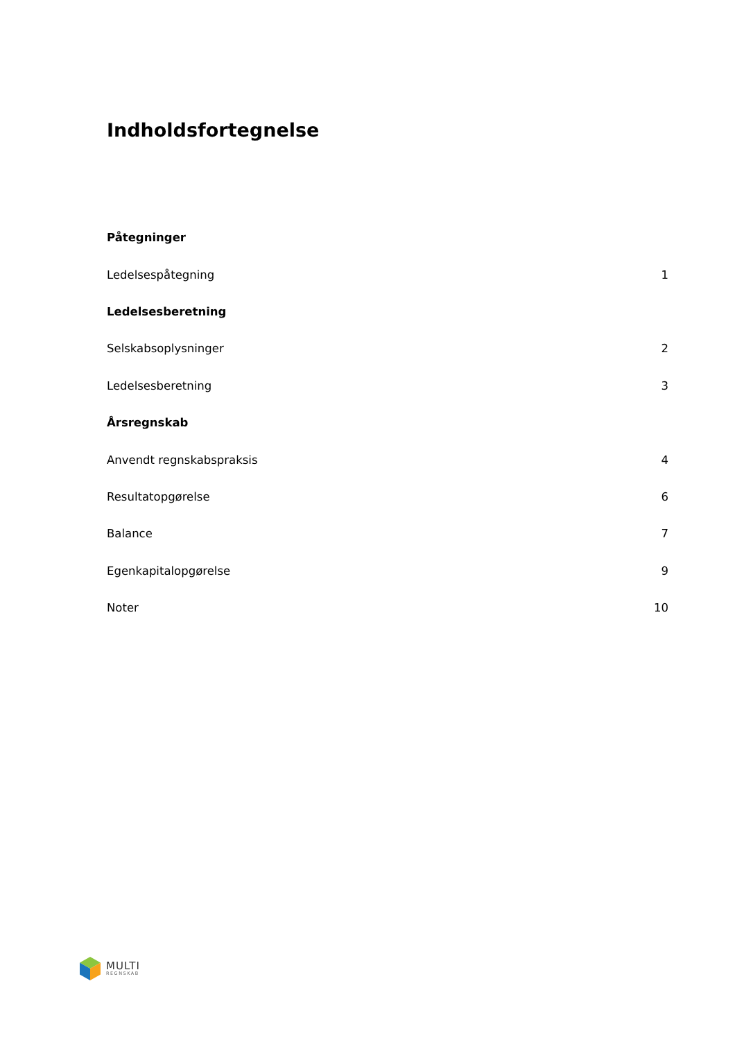Indholdsfortegnelse
| Påtegninger | |
| Ledelsespåtegning | 1 |
| Ledelsesberetning | |
| Selskabsoplysninger | 2 |
| Ledelsesberetning | 3 |
| Årsregnskab | |
| Anvendt regnskabspraksis | 4 |
| Resultatopgørelse | 6 |
| Balance | 7 |
| Egenkapitalopgørelse | 9 |
| Noter | 10 |
MULTI
REGNSKAB